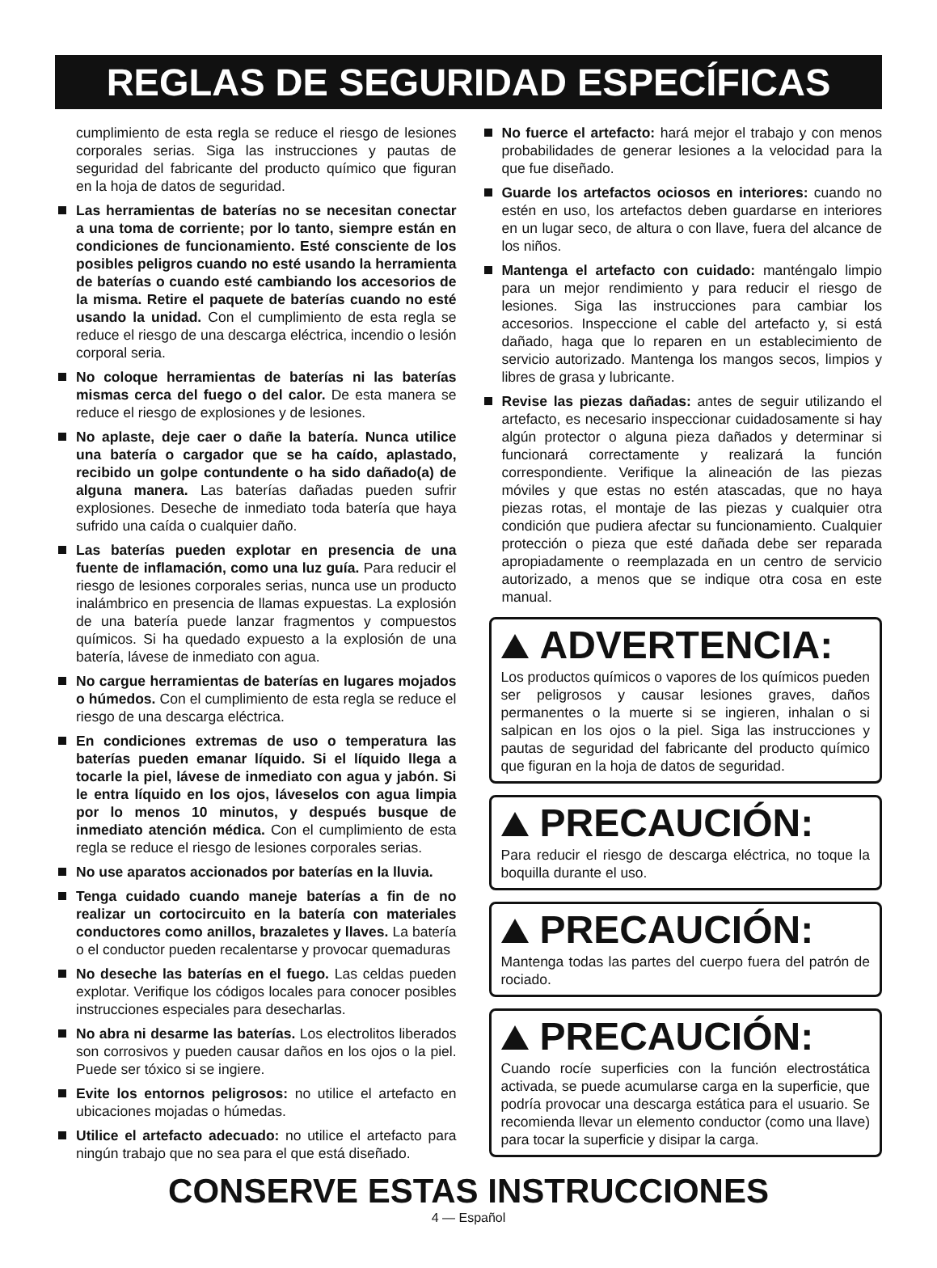REGLAS DE SEGURIDAD ESPECÍFICAS
cumplimiento de esta regla se reduce el riesgo de lesiones corporales serias. Siga las instrucciones y pautas de seguridad del fabricante del producto químico que figuran en la hoja de datos de seguridad.
Las herramientas de baterías no se necesitan conectar a una toma de corriente; por lo tanto, siempre están en condiciones de funcionamiento. Esté consciente de los posibles peligros cuando no esté usando la herramienta de baterías o cuando esté cambiando los accesorios de la misma. Retire el paquete de baterías cuando no esté usando la unidad. Con el cumplimiento de esta regla se reduce el riesgo de una descarga eléctrica, incendio o lesión corporal seria.
No coloque herramientas de baterías ni las baterías mismas cerca del fuego o del calor. De esta manera se reduce el riesgo de explosiones y de lesiones.
No aplaste, deje caer o dañe la batería. Nunca utilice una batería o cargador que se ha caído, aplastado, recibido un golpe contundente o ha sido dañado(a) de alguna manera. Las baterías dañadas pueden sufrir explosiones. Deseche de inmediato toda batería que haya sufrido una caída o cualquier daño.
Las baterías pueden explotar en presencia de una fuente de inflamación, como una luz guía. Para reducir el riesgo de lesiones corporales serias, nunca use un producto inalámbrico en presencia de llamas expuestas. La explosión de una batería puede lanzar fragmentos y compuestos químicos. Si ha quedado expuesto a la explosión de una batería, lávese de inmediato con agua.
No cargue herramientas de baterías en lugares mojados o húmedos. Con el cumplimiento de esta regla se reduce el riesgo de una descarga eléctrica.
En condiciones extremas de uso o temperatura las baterías pueden emanar líquido. Si el líquido llega a tocarle la piel, lávese de inmediato con agua y jabón. Si le entra líquido en los ojos, láveselos con agua limpia por lo menos 10 minutos, y después busque de inmediato atención médica. Con el cumplimiento de esta regla se reduce el riesgo de lesiones corporales serias.
No use aparatos accionados por baterías en la lluvia.
Tenga cuidado cuando maneje baterías a fin de no realizar un cortocircuito en la batería con materiales conductores como anillos, brazaletes y llaves. La batería o el conductor pueden recalentarse y provocar quemaduras
No deseche las baterías en el fuego. Las celdas pueden explotar. Verifique los códigos locales para conocer posibles instrucciones especiales para desecharlas.
No abra ni desarme las baterías. Los electrolitos liberados son corrosivos y pueden causar daños en los ojos o la piel. Puede ser tóxico si se ingiere.
Evite los entornos peligrosos: no utilice el artefacto en ubicaciones mojadas o húmedas.
Utilice el artefacto adecuado: no utilice el artefacto para ningún trabajo que no sea para el que está diseñado.
No fuerce el artefacto: hará mejor el trabajo y con menos probabilidades de generar lesiones a la velocidad para la que fue diseñado.
Guarde los artefactos ociosos en interiores: cuando no estén en uso, los artefactos deben guardarse en interiores en un lugar seco, de altura o con llave, fuera del alcance de los niños.
Mantenga el artefacto con cuidado: manténgalo limpio para un mejor rendimiento y para reducir el riesgo de lesiones. Siga las instrucciones para cambiar los accesorios. Inspeccione el cable del artefacto y, si está dañado, haga que lo reparen en un establecimiento de servicio autorizado. Mantenga los mangos secos, limpios y libres de grasa y lubricante.
Revise las piezas dañadas: antes de seguir utilizando el artefacto, es necesario inspeccionar cuidadosamente si hay algún protector o alguna pieza dañados y determinar si funcionará correctamente y realizará la función correspondiente. Verifique la alineación de las piezas móviles y que estas no estén atascadas, que no haya piezas rotas, el montaje de las piezas y cualquier otra condición que pudiera afectar su funcionamiento. Cualquier protección o pieza que esté dañada debe ser reparada apropiadamente o reemplazada en un centro de servicio autorizado, a menos que se indique otra cosa en este manual.
ADVERTENCIA:
Los productos químicos o vapores de los químicos pueden ser peligrosos y causar lesiones graves, daños permanentes o la muerte si se ingieren, inhalan o si salpican en los ojos o la piel. Siga las instrucciones y pautas de seguridad del fabricante del producto químico que figuran en la hoja de datos de seguridad.
PRECAUCIÓN:
Para reducir el riesgo de descarga eléctrica, no toque la boquilla durante el uso.
PRECAUCIÓN:
Mantenga todas las partes del cuerpo fuera del patrón de rociado.
PRECAUCIÓN:
Cuando rocíe superficies con la función electrostática activada, se puede acumularse carga en la superficie, que podría provocar una descarga estática para el usuario. Se recomienda llevar un elemento conductor (como una llave) para tocar la superficie y disipar la carga.
CONSERVE ESTAS INSTRUCCIONES
4 — Español